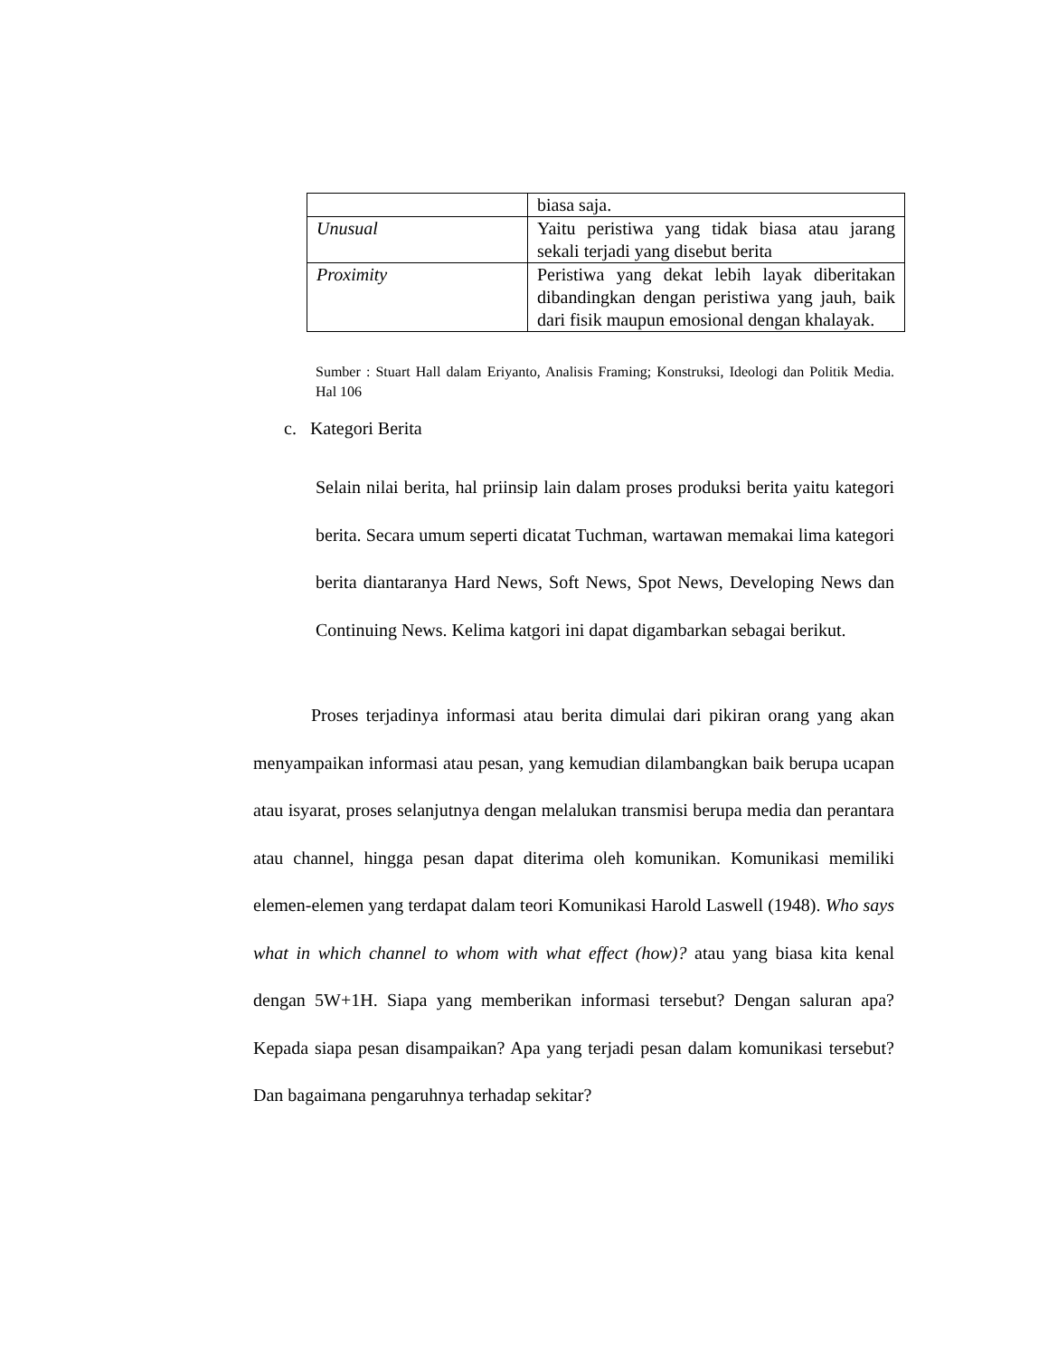| | biasa saja. |
| Unusual | Yaitu peristiwa yang tidak biasa atau jarang sekali terjadi yang disebut berita |
| Proximity | Peristiwa yang dekat lebih layak diberitakan dibandingkan dengan peristiwa yang jauh, baik dari fisik maupun emosional dengan khalayak. |
Sumber : Stuart Hall dalam Eriyanto, Analisis Framing; Konstruksi, Ideologi dan Politik Media. Hal 106
c. Kategori Berita
Selain nilai berita, hal priinsip lain dalam proses produksi berita yaitu kategori berita. Secara umum seperti dicatat Tuchman, wartawan memakai lima kategori berita diantaranya Hard News, Soft News, Spot News, Developing News dan Continuing News. Kelima katgori ini dapat digambarkan sebagai berikut.
Proses terjadinya informasi atau berita dimulai dari pikiran orang yang akan menyampaikan informasi atau pesan, yang kemudian dilambangkan baik berupa ucapan atau isyarat, proses selanjutnya dengan melalukan transmisi berupa media dan perantara atau channel, hingga pesan dapat diterima oleh komunikan. Komunikasi memiliki elemen-elemen yang terdapat dalam teori Komunikasi Harold Laswell (1948). Who says what in which channel to whom with what effect (how)? atau yang biasa kita kenal dengan 5W+1H. Siapa yang memberikan informasi tersebut? Dengan saluran apa? Kepada siapa pesan disampaikan? Apa yang terjadi pesan dalam komunikasi tersebut? Dan bagaimana pengaruhnya terhadap sekitar?